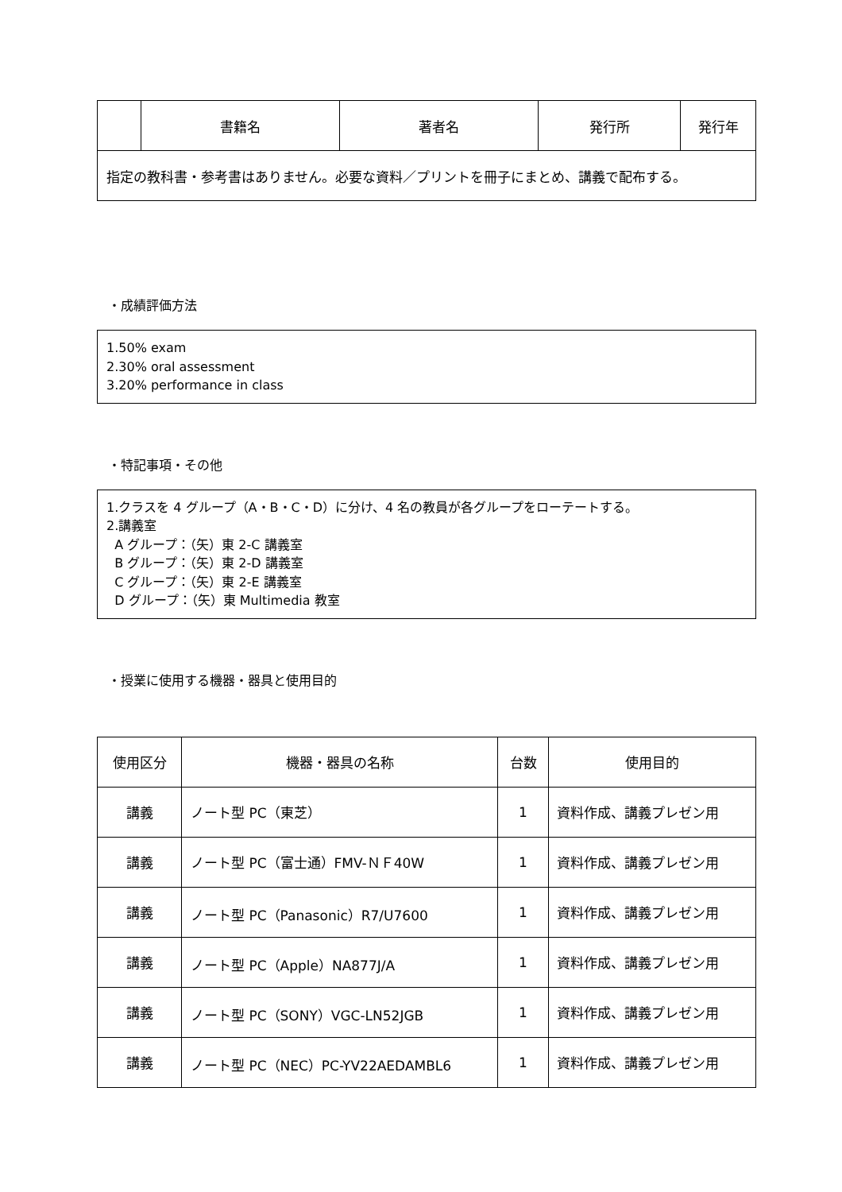| | 書籍名 | 著者名 | 発行所 | 発行年 |
| --- | --- | --- | --- | --- |
| 指定の教科書・参考書はありません。必要な資料／プリントを冊子にまとめ、講義で配布する。 | | | | |
・成績評価方法
1.50% exam
2.30% oral assessment
3.20% performance in class
・特記事項・その他
1.クラスを 4 グループ（A・B・C・D）に分け、4 名の教員が各グループをローテートする。
2.講義室
A グループ：（矢）東 2-C 講義室
B グループ：（矢）東 2-D 講義室
C グループ：（矢）東 2-E 講義室
D グループ：（矢）東 Multimedia 教室
・授業に使用する機器・器具と使用目的
| 使用区分 | 機器・器具の名称 | 台数 | 使用目的 |
| --- | --- | --- | --- |
| 講義 | ノート型 PC（東芝） | 1 | 資料作成、講義プレゼン用 |
| 講義 | ノート型 PC（富士通）FMV-ＮＦ40W | 1 | 資料作成、講義プレゼン用 |
| 講義 | ノート型 PC（Panasonic）R7/U7600 | 1 | 資料作成、講義プレゼン用 |
| 講義 | ノート型 PC（Apple）NA877J/A | 1 | 資料作成、講義プレゼン用 |
| 講義 | ノート型 PC（SONY）VGC-LN52JGB | 1 | 資料作成、講義プレゼン用 |
| 講義 | ノート型 PC（NEC）PC-YV22AEDAMBL6 | 1 | 資料作成、講義プレゼン用 |